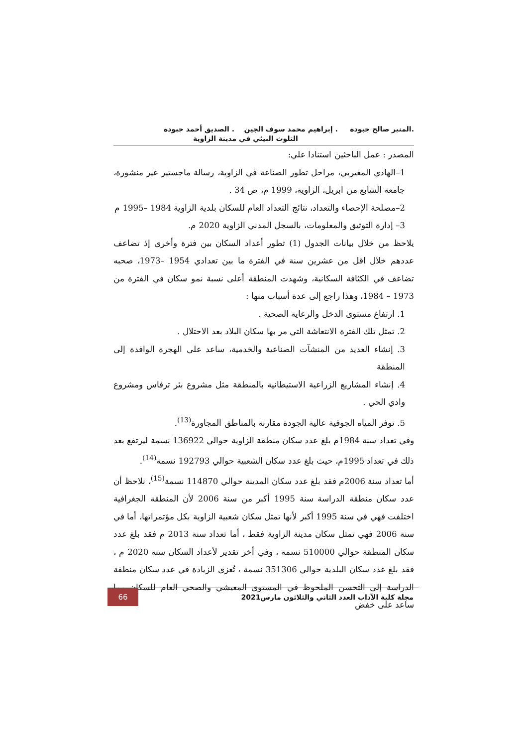.المنير صالح جبودة . إبراهيم محمد سوف الجين . الصديق أحمد جبودة
التلوث البيئي في مدينة الزاوية
المصدر : عمل الباحثين استنادا علي:
1–الهادي المغيربي، مراحل تطور الصناعة في الزاوية، رسالة ماجستير غير منشورة، جامعة السابع من ابريل، الزاوية، 1999 م، ص 34 .
2–مصلحة الإحصاء والتعداد، نتائج التعداد العام للسكان بلدية الزاوية 1984 –1995 م
3– إدارة التوثيق والمعلومات، بالسجل المدني الزاوية 2020 م.
يلاحظ من خلال بيانات الجدول (1) تطور أعداد السكان بين فترة وأخرى إذ تضاعف عددهم خلال اقل من عشرين سنة في الفترة ما بين تعدادي 1954 –1973، صحبه تضاعف في الكثافة السكانية، وشهدت المنطقة أعلى نسبة نمو سكان في الفترة من 1973 – 1984، وهذا راجع إلى عدة أسباب منها :
1. ارتفاع مستوى الدخل والرعاية الصحية .
2. تمثل تلك الفترة الانتعاشة التي مر بها سكان البلاد بعد الاحتلال .
3. إنشاء العديد من المنشآت الصناعية والخدمية، ساعد على الهجرة الوافدة إلى المنطقة
4. إنشاء المشاريع الزراعية الاستيطانية بالمنطقة مثل مشروع بئر ترفاس ومشروع وادي الحي .
5. توفر المياه الجوفية عالية الجودة مقارنة بالمناطق المجاورة<sup>(13)</sup>.
وفي تعداد سنة 1984م بلغ عدد سكان منطقة الزاوية حوالي 136922 نسمة ليرتفع بعد ذلك في تعداد 1995م، حيث بلغ عدد سكان الشعبية حوالي 192793 نسمة<sup>(14)</sup>.
أما تعداد سنة 2006م فقد بلغ عدد سكان المدينة حوالي 114870 نسمة<sup>(15)</sup>، نلاحظ أن عدد سكان منطقة الدراسة سنة 1995 أكبر من سنة 2006 لأن المنطقة الجغرافية اختلفت فهي في سنة 1995 أكبر لأنها تمثل سكان شعبية الزاوية بكل مؤتمراتها، أما في سنة 2006 فهي تمثل سكان مدينة الزاوية فقط ، أما تعداد سنة 2013 م فقد بلغ عدد سكان المنطقة حوالي 510000 نسمة ، وفي أخر تقدير لأعداد السكان سنة 2020 م ، فقد بلغ عدد سكان البلدية حوالي 351306 نسمة ، تُعزى الزيادة في عدد سكان منطقة الدراسة إلى التحسن الملحوظ في المستوى المعيشي والصحي العام للسكان مما ساعد على خفض
مجلة كلية الآداب العدد الثاني والثلاثون مارس2021
66